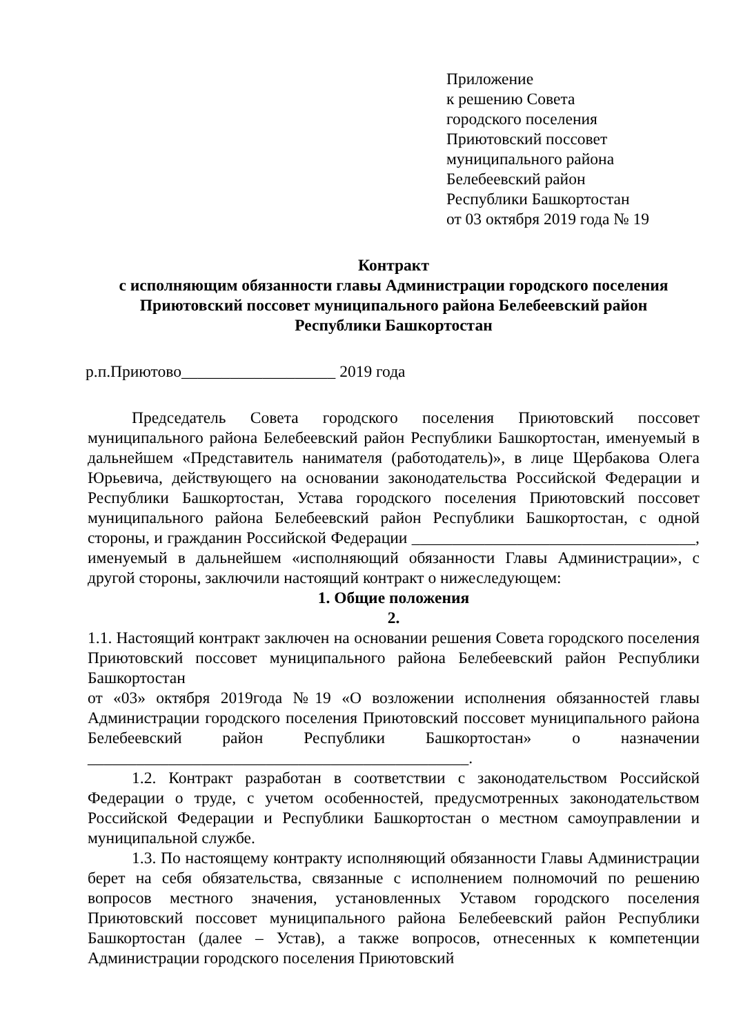Приложение
к решению Совета
городского поселения
Приютовский поссовет
муниципального района
Белебеевский район
Республики Башкортостан
от 03 октября 2019 года № 19
Контракт
с исполняющим обязанности главы Администрации городского поселения
Приютовский поссовет муниципального района Белебеевский район
Республики Башкортостан
р.п.Приютово___________________ 2019 года
Председатель Совета городского поселения Приютовский поссовет муниципального района Белебеевский район Республики Башкортостан, именуемый в дальнейшем «Представитель нанимателя (работодатель)», в лице Щербакова Олега Юрьевича, действующего на основании законодательства Российской Федерации и Республики Башкортостан, Устава городского поселения Приютовский поссовет муниципального района Белебеевский район Республики Башкортостан, с одной стороны, и гражданин Российской Федерации ___________________________________, именуемый в дальнейшем «исполняющий обязанности Главы Администрации», с другой стороны, заключили настоящий контракт о нижеследующем:
1. Общие положения
2.
1.1. Настоящий контракт заключен на основании решения Совета городского поселения Приютовский поссовет муниципального района Белебеевский район Республики Башкортостан
от «03» октября 2019года №19 «О возложении исполнения обязанностей главы Администрации городского поселения Приютовский поссовет муниципального района Белебеевский район Республики Башкортостан» о назначении _______________________________________________.
1.2. Контракт разработан в соответствии с законодательством Российской Федерации о труде, с учетом особенностей, предусмотренных законодательством Российской Федерации и Республики Башкортостан о местном самоуправлении и муниципальной службе.
1.3. По настоящему контракту исполняющий обязанности Главы Администрации берет на себя обязательства, связанные с исполнением полномочий по решению вопросов местного значения, установленных Уставом городского поселения Приютовский поссовет муниципального района Белебеевский район Республики Башкортостан (далее – Устав), а также вопросов, отнесенных к компетенции Администрации городского поселения Приютовский